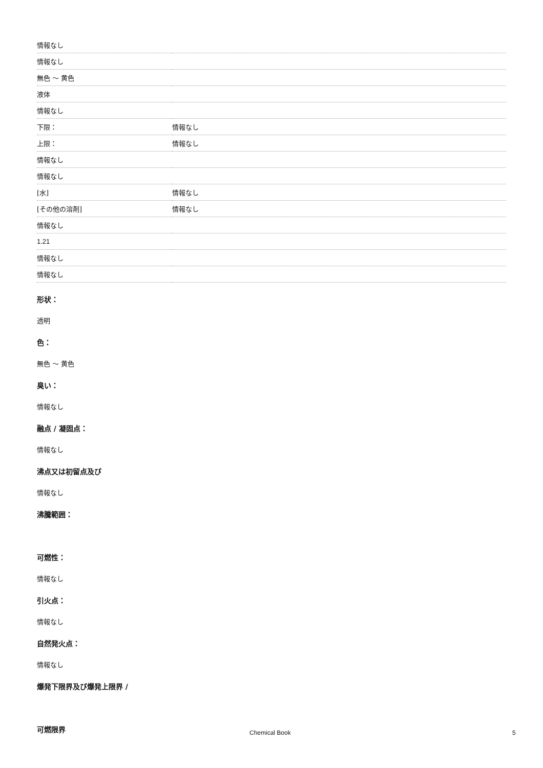| 情報なし | |
| 情報なし | |
| 無色 ～ 黄色 | |
| 液体 | |
| 情報なし | |
| 下限： | 情報なし |
| 上限： | 情報なし |
| 情報なし | |
| 情報なし | |
| [水] | 情報なし |
| [その他の溶剤] | 情報なし |
| 情報なし | |
| 1.21 | |
| 情報なし | |
| 情報なし | |
形状：
透明
色：
無色 ～ 黄色
臭い：
情報なし
融点 / 凝固点：
情報なし
沸点又は初留点及び
情報なし
沸騰範囲：
可燃性：
情報なし
引火点：
情報なし
自然発火点：
情報なし
爆発下限界及び爆発上限界 /
可燃限界
Chemical Book 5